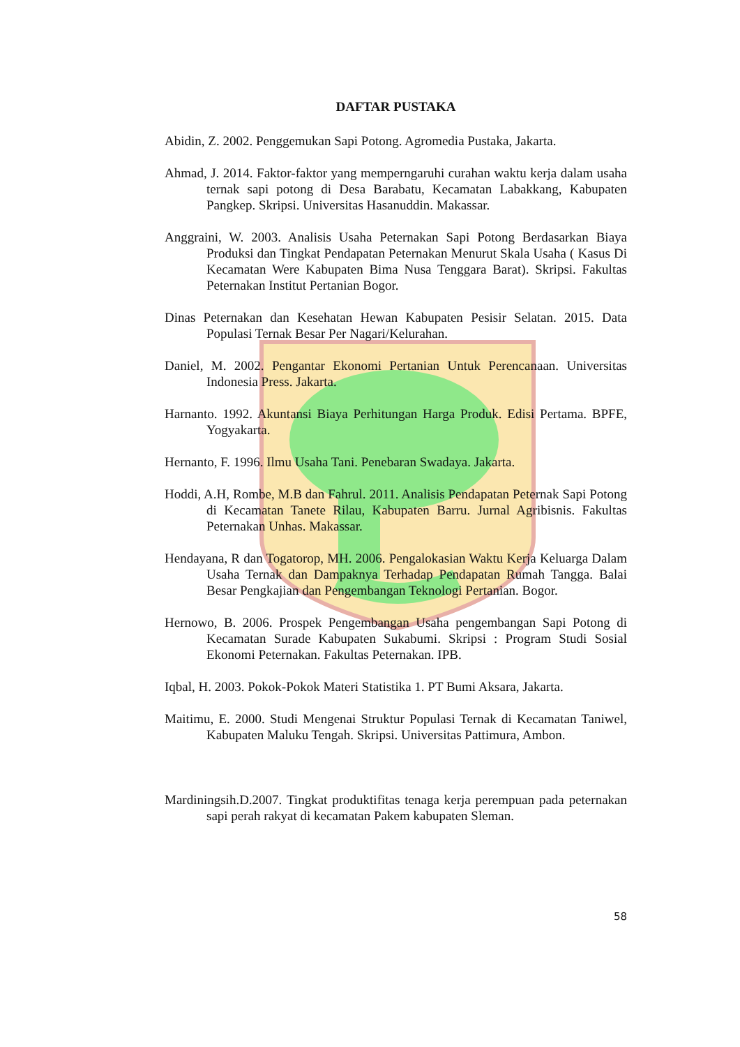DAFTAR PUSTAKA
Abidin, Z. 2002. Penggemukan Sapi Potong. Agromedia Pustaka, Jakarta.
Ahmad, J. 2014. Faktor-faktor yang memperngaruhi curahan waktu kerja dalam usaha ternak sapi potong di Desa Barabatu, Kecamatan Labakkang, Kabupaten Pangkep. Skripsi. Universitas Hasanuddin. Makassar.
Anggraini, W. 2003. Analisis Usaha Peternakan Sapi Potong Berdasarkan Biaya Produksi dan Tingkat Pendapatan Peternakan Menurut Skala Usaha ( Kasus Di Kecamatan Were Kabupaten Bima Nusa Tenggara Barat). Skripsi. Fakultas Peternakan Institut Pertanian Bogor.
Dinas Peternakan dan Kesehatan Hewan Kabupaten Pesisir Selatan. 2015. Data Populasi Ternak Besar Per Nagari/Kelurahan.
Daniel, M. 2002. Pengantar Ekonomi Pertanian Untuk Perencanaan. Universitas Indonesia Press. Jakarta.
Harnanto. 1992. Akuntansi Biaya Perhitungan Harga Produk. Edisi Pertama. BPFE, Yogyakarta.
Hernanto, F. 1996. Ilmu Usaha Tani. Penebaran Swadaya. Jakarta.
Hoddi, A.H, Rombe, M.B dan Fahrul. 2011. Analisis Pendapatan Peternak Sapi Potong di Kecamatan Tanete Rilau, Kabupaten Barru. Jurnal Agribisnis. Fakultas Peternakan Unhas. Makassar.
Hendayana, R dan Togatorop, MH. 2006. Pengalokasian Waktu Kerja Keluarga Dalam Usaha Ternak dan Dampaknya Terhadap Pendapatan Rumah Tangga. Balai Besar Pengkajian dan Pengembangan Teknologi Pertanian. Bogor.
Hernowo, B. 2006. Prospek Pengembangan Usaha pengembangan Sapi Potong di Kecamatan Surade Kabupaten Sukabumi. Skripsi : Program Studi Sosial Ekonomi Peternakan. Fakultas Peternakan. IPB.
Iqbal, H. 2003. Pokok-Pokok Materi Statistika 1. PT Bumi Aksara, Jakarta.
Maitimu, E. 2000. Studi Mengenai Struktur Populasi Ternak di Kecamatan Taniwel, Kabupaten Maluku Tengah. Skripsi. Universitas Pattimura, Ambon.
Mardiningsih.D.2007. Tingkat produktifitas tenaga kerja perempuan pada peternakan sapi perah rakyat di kecamatan Pakem kabupaten Sleman.
58